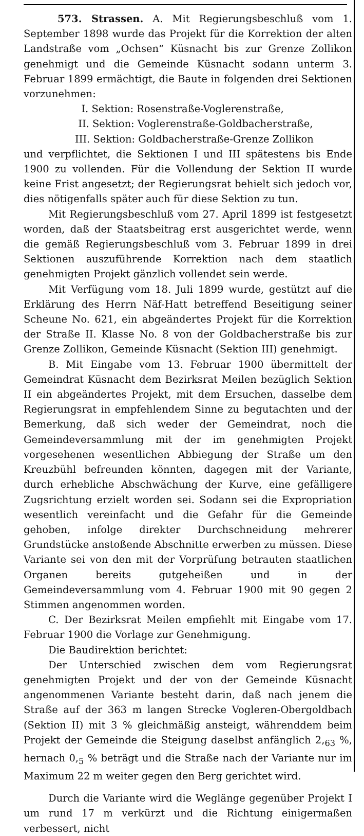573. Strassen. A. Mit Regierungsbeschluß vom 1. September 1898 wurde das Projekt für die Korrektion der alten Landstraße vom „Ochsen“ Küsnacht bis zur Grenze Zollikon genehmigt und die Gemeinde Küsnacht sodann unterm 3. Februar 1899 ermächtigt, die Baute in folgenden drei Sektionen vorzunehmen:
I. Sektion: Rosenstraße-Voglerenstraße,
II. Sektion: Voglerenstraße-Goldbacherstraße,
III. Sektion: Goldbacherstraße-Grenze Zollikon
und verpflichtet, die Sektionen I und III spätestens bis Ende 1900 zu vollenden. Für die Vollendung der Sektion II wurde keine Frist angesetzt; der Regierungsrat behielt sich jedoch vor, dies nötigenfalls später auch für diese Sektion zu tun.
Mit Regierungsbeschluß vom 27. April 1899 ist festgesetzt worden, daß der Staatsbeitrag erst ausgerichtet werde, wenn die gemäß Regierungsbeschluß vom 3. Februar 1899 in drei Sektionen auszuführende Korrektion nach dem staatlich genehmigten Projekt gänzlich vollendet sein werde.
Mit Verfügung vom 18. Juli 1899 wurde, gestützt auf die Erklärung des Herrn Näf-Hatt betreffend Beseitigung seiner Scheune No. 621, ein abgeändertes Projekt für die Korrektion der Straße II. Klasse No. 8 von der Goldbacherstraße bis zur Grenze Zollikon, Gemeinde Küsnacht (Sektion III) genehmigt.
B. Mit Eingabe vom 13. Februar 1900 übermittelt der Gemeindrat Küsnacht dem Bezirksrat Meilen bezüglich Sektion II ein abgeändertes Projekt, mit dem Ersuchen, dasselbe dem Regierungsrat in empfehlendem Sinne zu begutachten und der Bemerkung, daß sich weder der Gemeindrat, noch die Gemeindeversammlung mit der im genehmigten Projekt vorgesehenen wesentlichen Abbiegung der Straße um den Kreuzbühl befreunden könnten, dagegen mit der Variante, durch erhebliche Abschwächung der Kurve, eine gefälligere Zugsrichtung erzielt worden sei. Sodann sei die Expropriation wesentlich vereinfacht und die Gefahr für die Gemeinde gehoben, infolge direkter Durchschneidung mehrerer Grundstücke anstoßende Abschnitte erwerben zu müssen. Diese Variante sei von den mit der Vorprüfung betrauten staatlichen Organen bereits gutgeheißen und in der Gemeindeversammlung vom 4. Februar 1900 mit 90 gegen 2 Stimmen angenommen worden.
C. Der Bezirksrat Meilen empfiehlt mit Eingabe vom 17. Februar 1900 die Vorlage zur Genehmigung.
Die Baudirektion berichtet:
Der Unterschied zwischen dem vom Regierungsrat genehmigten Projekt und der von der Gemeinde Küsnacht angenommenen Variante besteht darin, daß nach jenem die Straße auf der 363 m langen Strecke Vogleren-Obergoldbach (Sektion II) mit 3 % gleichmäßig ansteigt, währenddem beim Projekt der Gemeinde die Steigung daselbst anfänglich 2,<sub>63</sub> %, hernach 0,<sub>5</sub> % beträgt und die Straße nach der Variante nur im Maximum 22 m weiter gegen den Berg gerichtet wird.
Durch die Variante wird die Weglänge gegenüber Projekt I um rund 17 m verkürzt und die Richtung einigermaßen verbessert, nicht